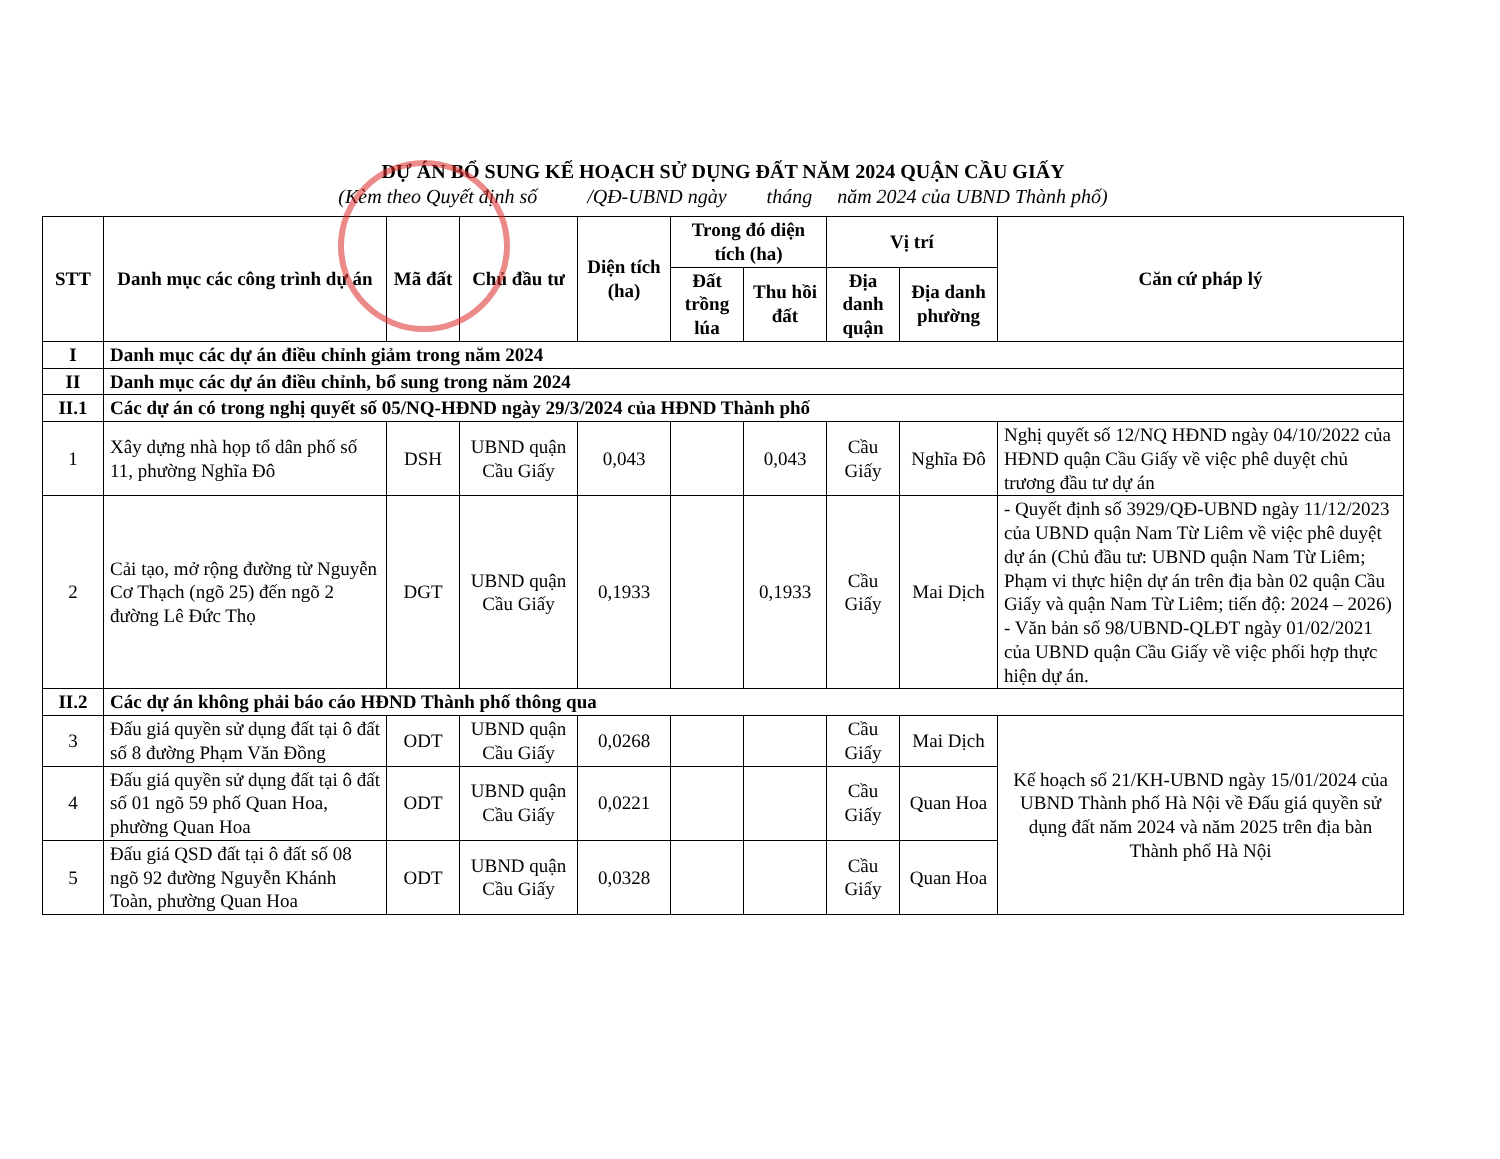DỰ ÁN BỔ SUNG KẾ HOẠCH SỬ DỤNG ĐẤT NĂM 2024 QUẬN CẦU GIẤY
(Kèm theo Quyết định số /QĐ-UBND ngày tháng năm 2024 của UBND Thành phố)
| STT | Danh mục các công trình dự án | Mã đất | Chủ đầu tư | Diện tích (ha) | Trong đó diện tích (ha) | | Vị trí | | Căn cứ pháp lý |
| --- | --- | --- | --- | --- | --- | --- | --- | --- | --- |
| | | | | | Đất trồng lúa | Thu hồi đất | Địa danh quận | Địa danh phường | |
| I | Danh mục các dự án điều chỉnh giảm trong năm 2024 | | | | | | | | |
| II | Danh mục các dự án điều chỉnh, bổ sung trong năm 2024 | | | | | | | | |
| II.1 | Các dự án có trong nghị quyết số 05/NQ-HĐND ngày 29/3/2024 của HĐND Thành phố | | | | | | | | |
| 1 | Xây dựng nhà họp tổ dân phố số 11, phường Nghĩa Đô | DSH | UBND quận Cầu Giấy | 0,043 | | 0,043 | Cầu Giấy | Nghĩa Đô | Nghị quyết số 12/NQ HĐND ngày 04/10/2022 của HĐND quận Cầu Giấy về việc phê duyệt chủ trương đầu tư dự án |
| 2 | Cải tạo, mở rộng đường từ Nguyễn Cơ Thạch (ngõ 25) đến ngõ 2 đường Lê Đức Thọ | DGT | UBND quận Cầu Giấy | 0,1933 | | 0,1933 | Cầu Giấy | Mai Dịch | - Quyết định số 3929/QĐ-UBND ngày 11/12/2023 của UBND quận Nam Từ Liêm về việc phê duyệt dự án (Chủ đầu tư: UBND quận Nam Từ Liêm; Phạm vi thực hiện dự án trên địa bàn 02 quận Cầu Giấy và quận Nam Từ Liêm; tiến độ: 2024 – 2026) - Văn bản số 98/UBND-QLĐT ngày 01/02/2021 của UBND quận Cầu Giấy về việc phối hợp thực hiện dự án. |
| II.2 | Các dự án không phải báo cáo HĐND Thành phố thông qua | | | | | | | | |
| 3 | Đấu giá quyền sử dụng đất tại ô đất số 8 đường Phạm Văn Đồng | ODT | UBND quận Cầu Giấy | 0,0268 | | | Cầu Giấy | Mai Dịch | Kế hoạch số 21/KH-UBND ngày 15/01/2024 của UBND Thành phố Hà Nội về Đấu giá quyền sử dụng đất năm 2024 và năm 2025 trên địa bàn Thành phố Hà Nội |
| 4 | Đấu giá quyền sử dụng đất tại ô đất số 01 ngõ 59 phố Quan Hoa, phường Quan Hoa | ODT | UBND quận Cầu Giấy | 0,0221 | | | Cầu Giấy | Quan Hoa | |
| 5 | Đấu giá QSD đất tại ô đất số 08 ngõ 92 đường Nguyễn Khánh Toàn, phường Quan Hoa | ODT | UBND quận Cầu Giấy | 0,0328 | | | Cầu Giấy | Quan Hoa | |